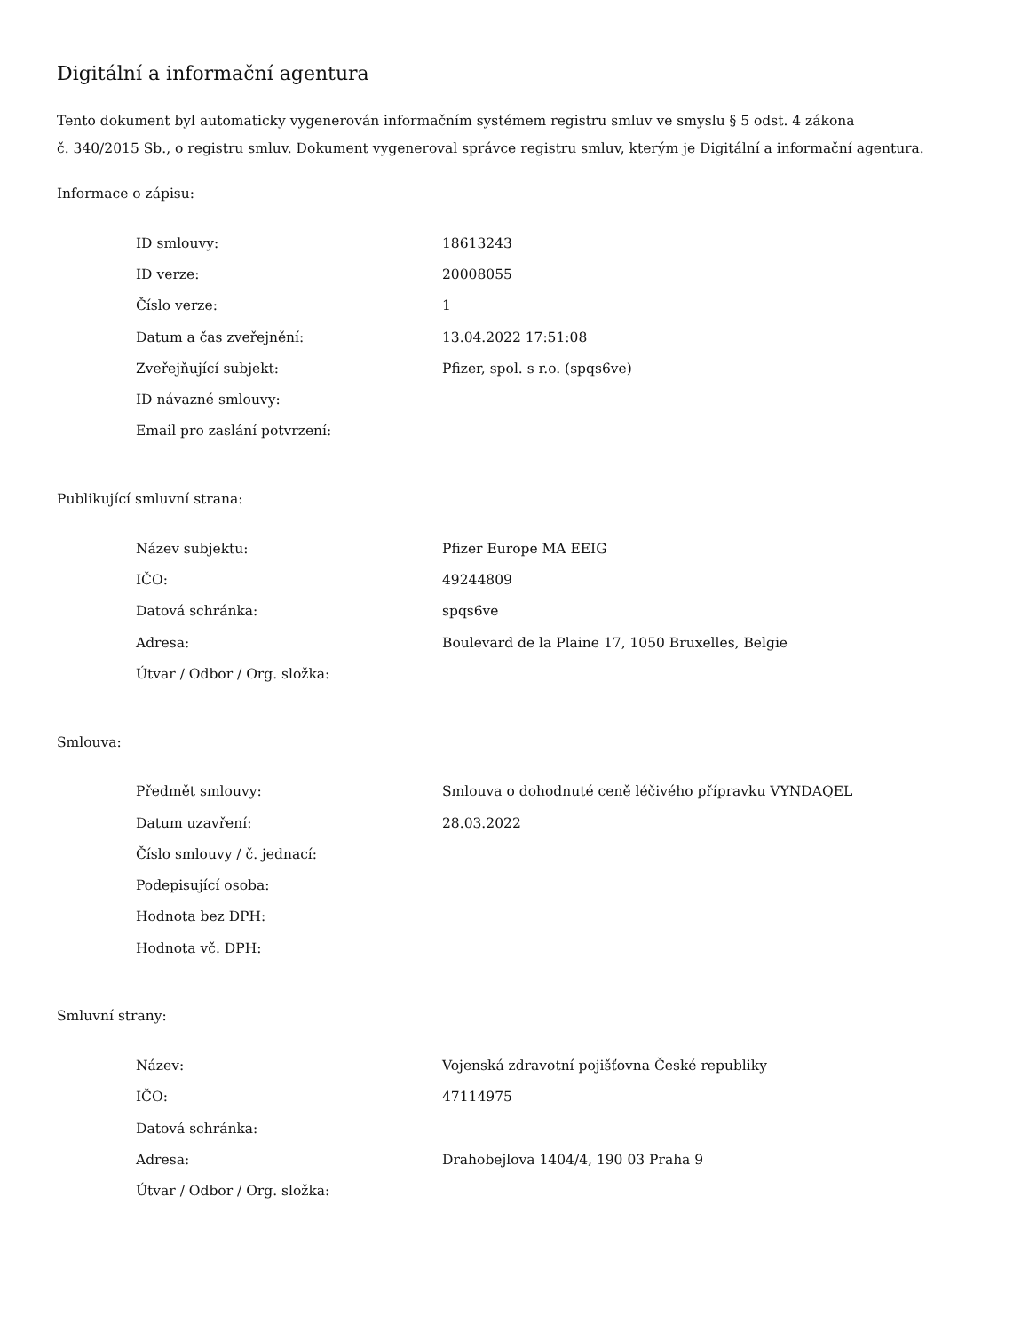Digitální a informační agentura
Tento dokument byl automaticky vygenerován informačním systémem registru smluv ve smyslu § 5 odst. 4 zákona
č. 340/2015 Sb., o registru smluv. Dokument vygeneroval správce registru smluv, kterým je Digitální a informační agentura.
Informace o zápisu:
| ID smlouvy: | 18613243 |
| ID verze: | 20008055 |
| Číslo verze: | 1 |
| Datum a čas zveřejnění: | 13.04.2022 17:51:08 |
| Zveřejňující subjekt: | Pfizer, spol. s r.o. (spqs6ve) |
| ID návazné smlouvy: | |
| Email pro zaslání potvrzení: | |
Publikující smluvní strana:
| Název subjektu: | Pfizer Europe MA EEIG |
| IČO: | 49244809 |
| Datová schránka: | spqs6ve |
| Adresa: | Boulevard de la Plaine 17, 1050 Bruxelles, Belgie |
| Útvar / Odbor / Org. složka: | |
Smlouva:
| Předmět smlouvy: | Smlouva o dohodnuté ceně léčivého přípravku VYNDAQEL |
| Datum uzavření: | 28.03.2022 |
| Číslo smlouvy / č. jednací: | |
| Podepisující osoba: | |
| Hodnota bez DPH: | |
| Hodnota vč. DPH: | |
Smluvní strany:
| Název: | Vojenská zdravotní pojišťovna České republiky |
| IČO: | 47114975 |
| Datová schránka: | |
| Adresa: | Drahobejlova 1404/4, 190 03 Praha 9 |
| Útvar / Odbor / Org. složka: | |